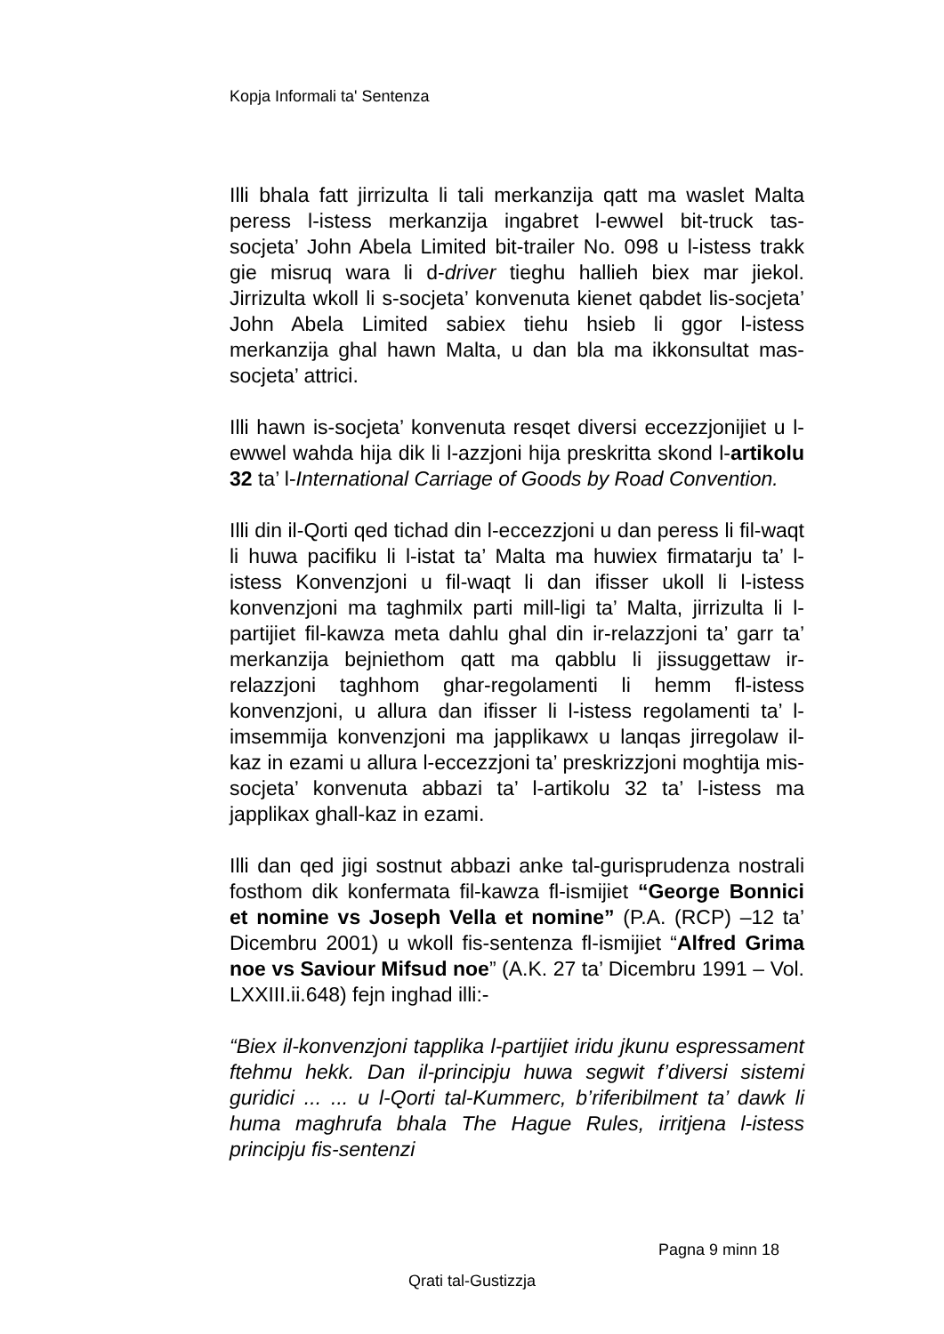Kopja Informali ta' Sentenza
Illi bhala fatt jirrizulta li tali merkanzija qatt ma waslet Malta peress l-istess merkanzija ingabret l-ewwel bit-truck tas-socjeta’ John Abela Limited bit-trailer No. 098 u l-istess trakk gie misruq wara li d-driver tieghu hallieh biex mar jiekol. Jirrizulta wkoll li s-socjeta’ konvenuta kienet qabdet lis-socjeta’ John Abela Limited sabiex tiehu hsieb li ggor l-istess merkanzija ghal hawn Malta, u dan bla ma ikkonsultat mas-socjeta’ attrici.
Illi hawn is-socjeta’ konvenuta resqet diversi eccezzjonijiet u l-ewwel wahda hija dik li l-azzjoni hija preskritta skond l-artikolu 32 ta’ l-International Carriage of Goods by Road Convention.
Illi din il-Qorti qed tichad din l-eccezzjoni u dan peress li fil-waqt li huwa pacifiku li l-istat ta’ Malta ma huwiex firmatarju ta’ l-istess Konvenzjoni u fil-waqt li dan ifisser ukoll li l-istess konvenzjoni ma taghmilx parti mill-ligi ta’ Malta, jirrizulta li l-partijiet fil-kawza meta dahlu ghal din ir-relazzjoni ta’ garr ta’ merkanzija bejniethom qatt ma qabblu li jissuggettaw ir-relazzjoni taghhom ghar-regolamenti li hemm fl-istess konvenzjoni, u allura dan ifisser li l-istess regolamenti ta’ l-imsemmija konvenzjoni ma japplikawx u lanqas jirregolaw il-kaz in ezami u allura l-eccezzjoni ta’ preskrizzjoni moghtija mis-socjeta’ konvenuta abbazi ta’ l-artikolu 32 ta’ l-istess ma japplikax ghall-kaz in ezami.
Illi dan qed jigi sostnut abbazi anke tal-gurisprudenza nostrali fosthom dik konfermata fil-kawza fl-ismijiet “George Bonnici et nomine vs Joseph Vella et nomine” (P.A. (RCP) –12 ta’ Dicembru 2001) u wkoll fis-sentenza fl-ismijiet “Alfred Grima noe vs Saviour Mifsud noe” (A.K. 27 ta’ Dicembru 1991 – Vol. LXXIII.ii.648) fejn inghad illi:-
“Biex il-konvenzjoni tapplika l-partijiet iridu jkunu espressament ftehmu hekk. Dan il-principju huwa segwit f’diversi sistemi guridici ... ... u l-Qorti tal-Kummerc, b’riferibilment ta’ dawk li huma maghrufa bhala The Hague Rules, irritjena l-istess principju fis-sentenzi
Pagna 9 minn 18
Qrati tal-Gustizzja